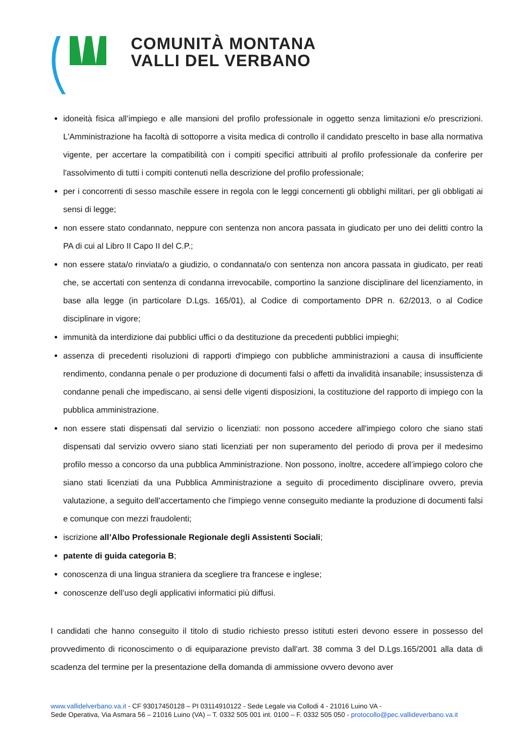COMUNITÀ MONTANA
VALLI DEL VERBANO
idoneità fisica all’impiego e alle mansioni del profilo professionale in oggetto senza limitazioni e/o prescrizioni. L'Amministrazione ha facoltà di sottoporre a visita medica di controllo il candidato prescelto in base alla normativa vigente, per accertare la compatibilità con i compiti specifici attribuiti al profilo professionale da conferire per l'assolvimento di tutti i compiti contenuti nella descrizione del profilo professionale;
per i concorrenti di sesso maschile essere in regola con le leggi concernenti gli obblighi militari, per gli obbligati ai sensi di legge;
non essere stato condannato, neppure con sentenza non ancora passata in giudicato per uno dei delitti contro la PA di cui al Libro II Capo II del C.P.;
non essere stata/o rinviata/o a giudizio, o condannata/o con sentenza non ancora passata in giudicato, per reati che, se accertati con sentenza di condanna irrevocabile, comportino la sanzione disciplinare del licenziamento, in base alla legge (in particolare D.Lgs. 165/01), al Codice di comportamento DPR n. 62/2013, o al Codice disciplinare in vigore;
immunità da interdizione dai pubblici uffici o da destituzione da precedenti pubblici impieghi;
assenza di precedenti risoluzioni di rapporti d'impiego con pubbliche amministrazioni a causa di insufficiente rendimento, condanna penale o per produzione di documenti falsi o affetti da invalidità insanabile; insussistenza di condanne penali che impediscano, ai sensi delle vigenti disposizioni, la costituzione del rapporto di impiego con la pubblica amministrazione.
non essere stati dispensati dal servizio o licenziati: non possono accedere all'impiego coloro che siano stati dispensati dal servizio ovvero siano stati licenziati per non superamento del periodo di prova per il medesimo profilo messo a concorso da una pubblica Amministrazione. Non possono, inoltre, accedere all’impiego coloro che siano stati licenziati da una Pubblica Amministrazione a seguito di procedimento disciplinare ovvero, previa valutazione, a seguito dell'accertamento che l'impiego venne conseguito mediante la produzione di documenti falsi e comunque con mezzi fraudolenti;
iscrizione all’Albo Professionale Regionale degli Assistenti Sociali;
patente di guida categoria B;
conoscenza di una lingua straniera da scegliere tra francese e inglese;
conoscenze dell’uso degli applicativi informatici più diffusi.
I candidati che hanno conseguito il titolo di studio richiesto presso istituti esteri devono essere in possesso del provvedimento di riconoscimento o di equiparazione previsto dall'art. 38 comma 3 del D.Lgs.165/2001 alla data di scadenza del termine per la presentazione della domanda di ammissione ovvero devono aver
www.vallidelverbano.va.it - CF 93017450128 – PI 03114910122 - Sede Legale via Collodi 4 - 21016 Luino VA -
Sede Operativa, Via Asmara 56 – 21016 Luino (VA) – T. 0332 505 001 int. 0100 – F. 0332 505 050 - protocollo@pec.vallideverbano.va.it